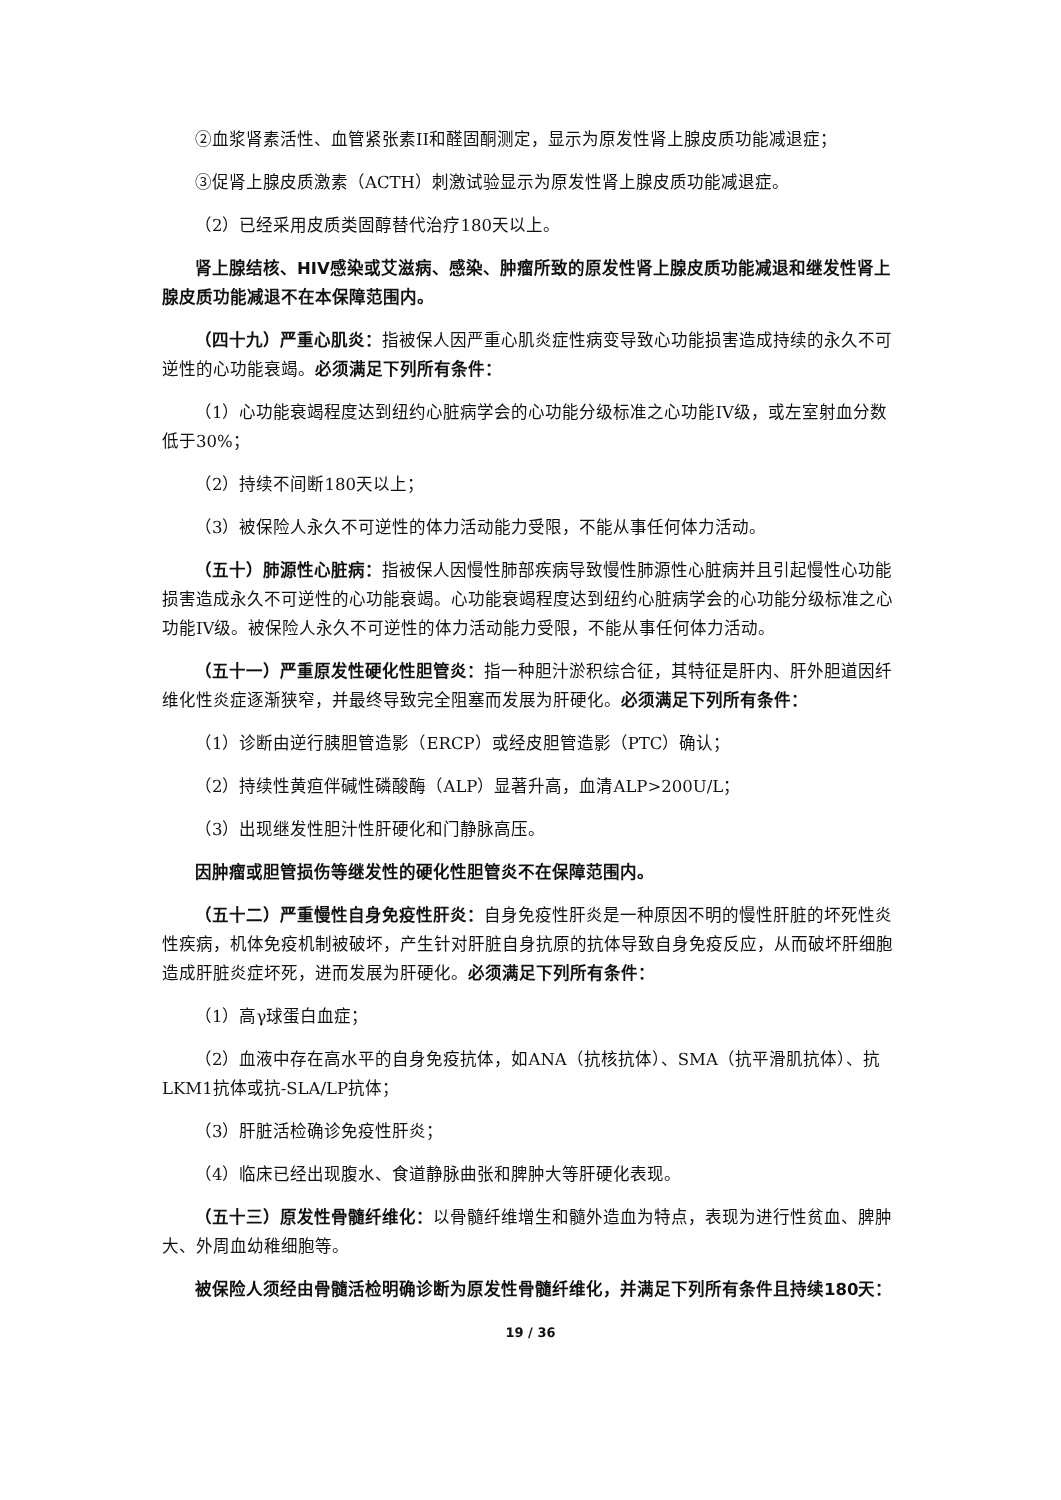②血浆肾素活性、血管紧张素II和醛固酮测定，显示为原发性肾上腺皮质功能减退症；
③促肾上腺皮质激素（ACTH）刺激试验显示为原发性肾上腺皮质功能减退症。
（2）已经采用皮质类固醇替代治疗180天以上。
肾上腺结核、HIV感染或艾滋病、感染、肿瘤所致的原发性肾上腺皮质功能减退和继发性肾上腺皮质功能减退不在本保障范围内。
（四十九）严重心肌炎：指被保人因严重心肌炎症性病变导致心功能损害造成持续的永久不可逆性的心功能衰竭。必须满足下列所有条件：
（1）心功能衰竭程度达到纽约心脏病学会的心功能分级标准之心功能IV级，或左室射血分数低于30%；
（2）持续不间断180天以上；
（3）被保险人永久不可逆性的体力活动能力受限，不能从事任何体力活动。
（五十）肺源性心脏病：指被保人因慢性肺部疾病导致慢性肺源性心脏病并且引起慢性心功能损害造成永久不可逆性的心功能衰竭。心功能衰竭程度达到纽约心脏病学会的心功能分级标准之心功能IV级。被保险人永久不可逆性的体力活动能力受限，不能从事任何体力活动。
（五十一）严重原发性硬化性胆管炎：指一种胆汁淤积综合征，其特征是肝内、肝外胆道因纤维化性炎症逐渐狭窄，并最终导致完全阻塞而发展为肝硬化。必须满足下列所有条件：
（1）诊断由逆行胰胆管造影（ERCP）或经皮胆管造影（PTC）确认；
（2）持续性黄疸伴碱性磷酸酶（ALP）显著升高，血清ALP>200U/L；
（3）出现继发性胆汁性肝硬化和门静脉高压。
因肿瘤或胆管损伤等继发性的硬化性胆管炎不在保障范围内。
（五十二）严重慢性自身免疫性肝炎：自身免疫性肝炎是一种原因不明的慢性肝脏的坏死性炎性疾病，机体免疫机制被破坏，产生针对肝脏自身抗原的抗体导致自身免疫反应，从而破坏肝细胞造成肝脏炎症坏死，进而发展为肝硬化。必须满足下列所有条件：
（1）高γ球蛋白血症；
（2）血液中存在高水平的自身免疫抗体，如ANA（抗核抗体）、SMA（抗平滑肌抗体）、抗LKM1抗体或抗-SLA/LP抗体；
（3）肝脏活检确诊免疫性肝炎；
（4）临床已经出现腹水、食道静脉曲张和脾肿大等肝硬化表现。
（五十三）原发性骨髓纤维化：以骨髓纤维增生和髓外造血为特点，表现为进行性贫血、脾肿大、外周血幼稚细胞等。
被保险人须经由骨髓活检明确诊断为原发性骨髓纤维化，并满足下列所有条件且持续180天：
19 / 36